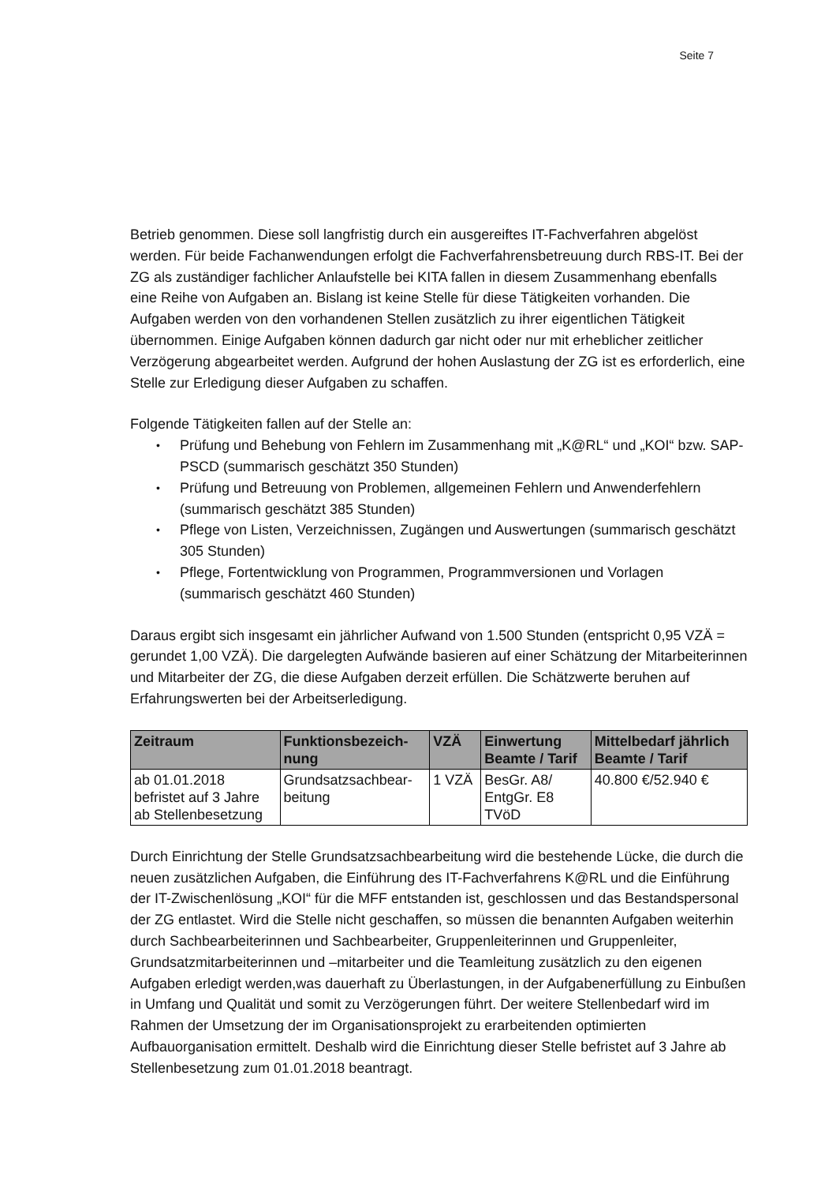Seite 7
Betrieb genommen. Diese soll langfristig durch ein ausgereiftes IT-Fachverfahren abgelöst werden. Für beide Fachanwendungen erfolgt die Fachverfahrensbetreuung durch RBS-IT. Bei der ZG als zuständiger fachlicher Anlaufstelle bei KITA fallen in diesem Zusammenhang ebenfalls eine Reihe von Aufgaben an. Bislang ist keine Stelle für diese Tätigkeiten vorhanden. Die Aufgaben werden von den vorhandenen Stellen zusätzlich zu ihrer eigentlichen Tätigkeit übernommen. Einige Aufgaben können dadurch gar nicht oder nur mit erheblicher zeitlicher Verzögerung abgearbeitet werden. Aufgrund der hohen Auslastung der ZG ist es erforderlich, eine Stelle zur Erledigung dieser Aufgaben zu schaffen.
Folgende Tätigkeiten fallen auf der Stelle an:
• Prüfung und Behebung von Fehlern im Zusammenhang mit „K@RL“ und „KOI“ bzw. SAP-PSCD (summarisch geschätzt 350 Stunden)
• Prüfung und Betreuung von Problemen, allgemeinen Fehlern und Anwenderfehlern (summarisch geschätzt 385 Stunden)
• Pflege von Listen, Verzeichnissen, Zugängen und Auswertungen (summarisch geschätzt 305 Stunden)
• Pflege, Fortentwicklung von Programmen, Programmversionen und Vorlagen (summarisch geschätzt 460 Stunden)
Daraus ergibt sich insgesamt ein jährlicher Aufwand von 1.500 Stunden (entspricht 0,95 VZÄ = gerundet 1,00 VZÄ). Die dargelegten Aufwände basieren auf einer Schätzung der Mitarbeiterinnen und Mitarbeiter der ZG, die diese Aufgaben derzeit erfüllen. Die Schätzwerte beruhen auf Erfahrungswerten bei der Arbeitserledigung.
| Zeitraum | Funktionsbezeich- nung | VZÄ | Einwertung Beamte / Tarif | Mittelbedarf jährlich Beamte / Tarif |
| --- | --- | --- | --- | --- |
| ab 01.01.2018 befristet auf 3 Jahre ab Stellenbesetzung | Grundsatzsachbear- beitung | 1 VZÄ | BesGr. A8/ EntgGr. E8 TVöD | 40.800 €/52.940 € |
Durch Einrichtung der Stelle Grundsatzsachbearbeitung wird die bestehende Lücke, die durch die neuen zusätzlichen Aufgaben, die Einführung des IT-Fachverfahrens K@RL und die Einführung der IT-Zwischenlösung „KOI“ für die MFF entstanden ist, geschlossen und das Bestandspersonal der ZG entlastet. Wird die Stelle nicht geschaffen, so müssen die benannten Aufgaben weiterhin durch Sachbearbeiterinnen und Sachbearbeiter, Gruppenleiterinnen und Gruppenleiter, Grundsatzmitarbeiterinnen und –mitarbeiter und die Teamleitung zusätzlich zu den eigenen Aufgaben erledigt werden,was dauerhaft zu Überlastungen, in der Aufgabenerfüllung zu Einbußen in Umfang und Qualität und somit zu Verzögerungen führt. Der weitere Stellenbedarf wird im Rahmen der Umsetzung der im Organisationsprojekt zu erarbeitenden optimierten Aufbauorganisation ermittelt. Deshalb wird die Einrichtung dieser Stelle befristet auf 3 Jahre ab Stellenbesetzung zum 01.01.2018 beantragt.